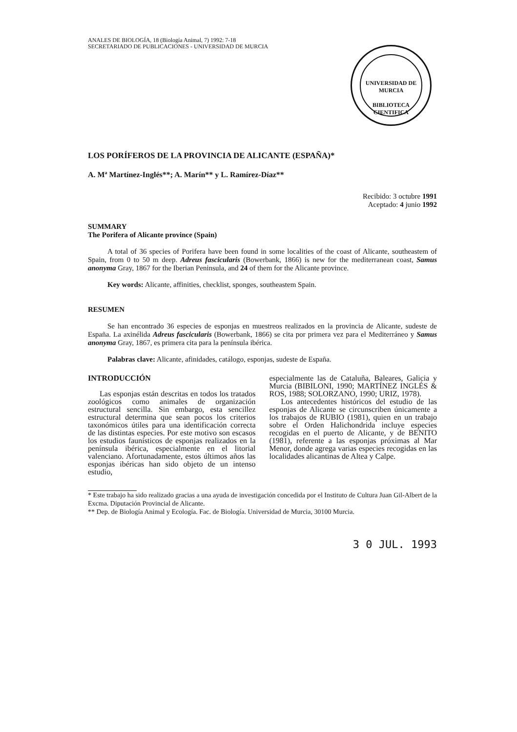ANALES DE BIOLOGÍA, 18 (Biología Animal, 7) 1992: 7-18
SECRETARIADO DE PUBLICACIONES - UNIVERSIDAD DE MURCIA
UNIVERSIDAD DE MURCIA
BIBLIOTECA CIENTIFICA
LOS PORÍFEROS DE LA PROVINCIA DE ALICANTE (ESPAÑA)*
A. Mª Martínez-Inglés**; A. Marín** y L. Ramírez-Díaz**
Recibido: 3 octubre 1991
Aceptado: 4 junio 1992
SUMMARY
The Porifera of Alicante province (Spain)
A total of 36 species of Porifera have been found in some localities of the coast of Alicante, southeastem of Spain, from 0 to 50 m deep. Adreus fascicularis (Bowerbank, 1866) is new for the mediterranean coast, Samus anonyma Gray, 1867 for the Iberian Peninsula, and 24 of them for the Alicante province.
Key words: Alicante, affinities, checklist, sponges, southeastem Spain.
RESUMEN
Se han encontrado 36 especies de esponjas en muestreos realizados en la provincia de Alicante, sudeste de España. La axinélida Adreus fascicularis (Bowerbank, 1866) se cita por primera vez para el Mediterráneo y Samus anonyma Gray, 1867, es primera cita para la península ibérica.
Palabras clave: Alicante, afinidades, catálogo, esponjas, sudeste de España.
INTRODUCCIÓN
Las esponjas están descritas en todos los tratados zoológicos como animales de organización estructural sencilla. Sin embargo, esta sencillez estructural determina que sean pocos los criterios taxonómicos útiles para una identificación correcta de las distintas especies. Por este motivo son escasos los estudios faunísticos de esponjas realizados en la península ibérica, especialmente en el litorial valenciano. Afortunadamente, estos últimos años las esponjas ibéricas han sido objeto de un intenso estudio,
especialmente las de Cataluña, Baleares, Galicia y Murcia (BIBILONI, 1990; MARTÍNEZ INGLÉS & ROS, 1988; SOLORZANO, 1990; URIZ, 1978).
Los antecedentes históricos del estudio de las esponjas de Alicante se circunscriben únicamente a los trabajos de RUBIO (1981), quien en un trabajo sobre el Orden Halichondrida incluye especies recogidas en el puerto de Alicante, y de BENITO (1981), referente a las esponjas próximas al Mar Menor, donde agrega varias especies recogidas en las localidades alicantinas de Altea y Calpe.
* Este trabajo ha sido realizado gracias a una ayuda de investigación concedida por el Instituto de Cultura Juan Gil-Albert de la Excma. Diputación Provincial de Alicante.
** Dep. de Biología Animal y Ecología. Fac. de Biología. Universidad de Murcia, 30100 Murcia.
3 0 JUL. 1993